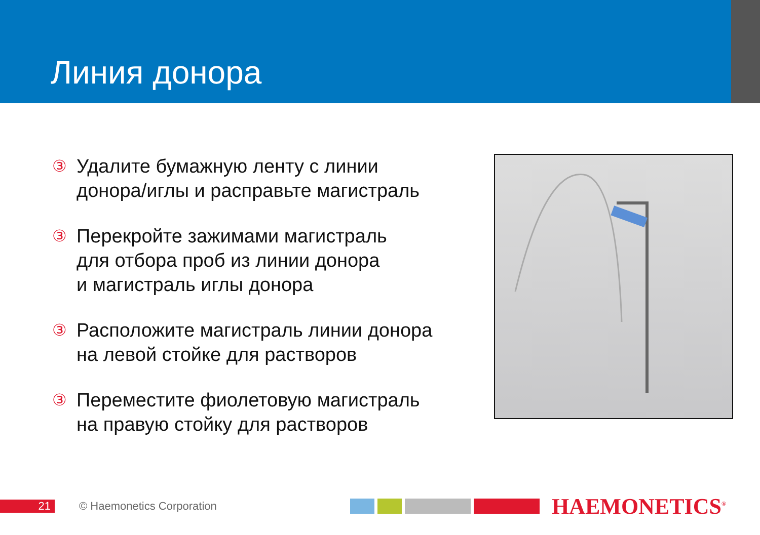Линия донора
③ Удалите бумажную ленту с линии
донора/иглы и расправьте магистраль
③ Перекройте зажимами магистраль
для отбора проб из линии донора
и магистраль иглы донора
③ Расположите магистраль линии донора
на левой стойке для растворов
③ Переместите фиолетовую магистраль
на правую стойку для растворов
21 © Haemonetics Corporation
HAEMONETICS<sup>®</sup>